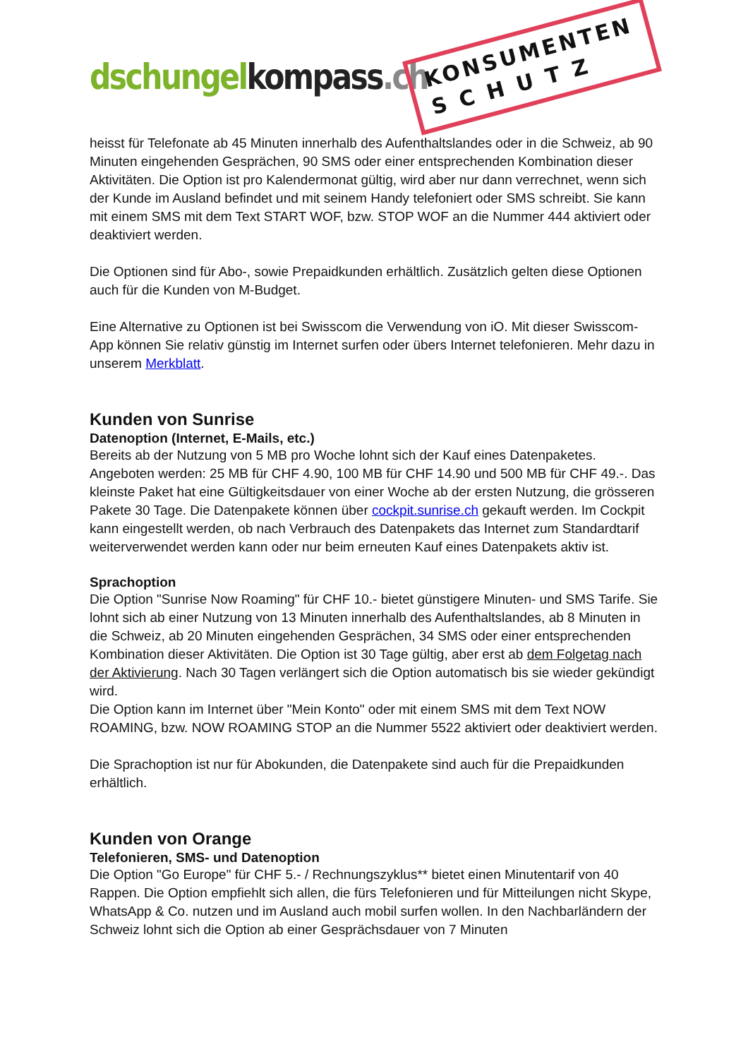dschungel kompass.ch
KONSUMENTEN
S C H U T Z
heisst für Telefonate ab 45 Minuten innerhalb des Aufenthaltslandes oder in die Schweiz, ab 90 Minuten eingehenden Gesprächen, 90 SMS oder einer entsprechenden Kombination dieser Aktivitäten. Die Option ist pro Kalendermonat gültig, wird aber nur dann verrechnet, wenn sich der Kunde im Ausland befindet und mit seinem Handy telefoniert oder SMS schreibt. Sie kann mit einem SMS mit dem Text START WOF, bzw. STOP WOF an die Nummer 444 aktiviert oder deaktiviert werden.
Die Optionen sind für Abo-, sowie Prepaidkunden erhältlich. Zusätzlich gelten diese Optionen auch für die Kunden von M-Budget.
Eine Alternative zu Optionen ist bei Swisscom die Verwendung von iO. Mit dieser Swisscom-App können Sie relativ günstig im Internet surfen oder übers Internet telefonieren. Mehr dazu in unserem Merkblatt.
Kunden von Sunrise
Datenoption (Internet, E-Mails, etc.)
Bereits ab der Nutzung von 5 MB pro Woche lohnt sich der Kauf eines Datenpaketes. Angeboten werden: 25 MB für CHF 4.90, 100 MB für CHF 14.90 und 500 MB für CHF 49.-. Das kleinste Paket hat eine Gültigkeitsdauer von einer Woche ab der ersten Nutzung, die grösseren Pakete 30 Tage. Die Datenpakete können über cockpit.sunrise.ch gekauft werden. Im Cockpit kann eingestellt werden, ob nach Verbrauch des Datenpakets das Internet zum Standardtarif weiterverwendet werden kann oder nur beim erneuten Kauf eines Datenpakets aktiv ist.
Sprachoption
Die Option "Sunrise Now Roaming" für CHF 10.- bietet günstigere Minuten- und SMS Tarife. Sie lohnt sich ab einer Nutzung von 13 Minuten innerhalb des Aufenthaltslandes, ab 8 Minuten in die Schweiz, ab 20 Minuten eingehenden Gesprächen, 34 SMS oder einer entsprechenden Kombination dieser Aktivitäten. Die Option ist 30 Tage gültig, aber erst ab dem Folgetag nach der Aktivierung. Nach 30 Tagen verlängert sich die Option automatisch bis sie wieder gekündigt wird.
Die Option kann im Internet über "Mein Konto" oder mit einem SMS mit dem Text NOW ROAMING, bzw. NOW ROAMING STOP an die Nummer 5522 aktiviert oder deaktiviert werden.
Die Sprachoption ist nur für Abokunden, die Datenpakete sind auch für die Prepaidkunden erhältlich.
Kunden von Orange
Telefonieren, SMS- und Datenoption
Die Option "Go Europe" für CHF 5.- / Rechnungszyklus** bietet einen Minutentarif von 40 Rappen. Die Option empfiehlt sich allen, die fürs Telefonieren und für Mitteilungen nicht Skype, WhatsApp & Co. nutzen und im Ausland auch mobil surfen wollen. In den Nachbarländern der Schweiz lohnt sich die Option ab einer Gesprächsdauer von 7 Minuten